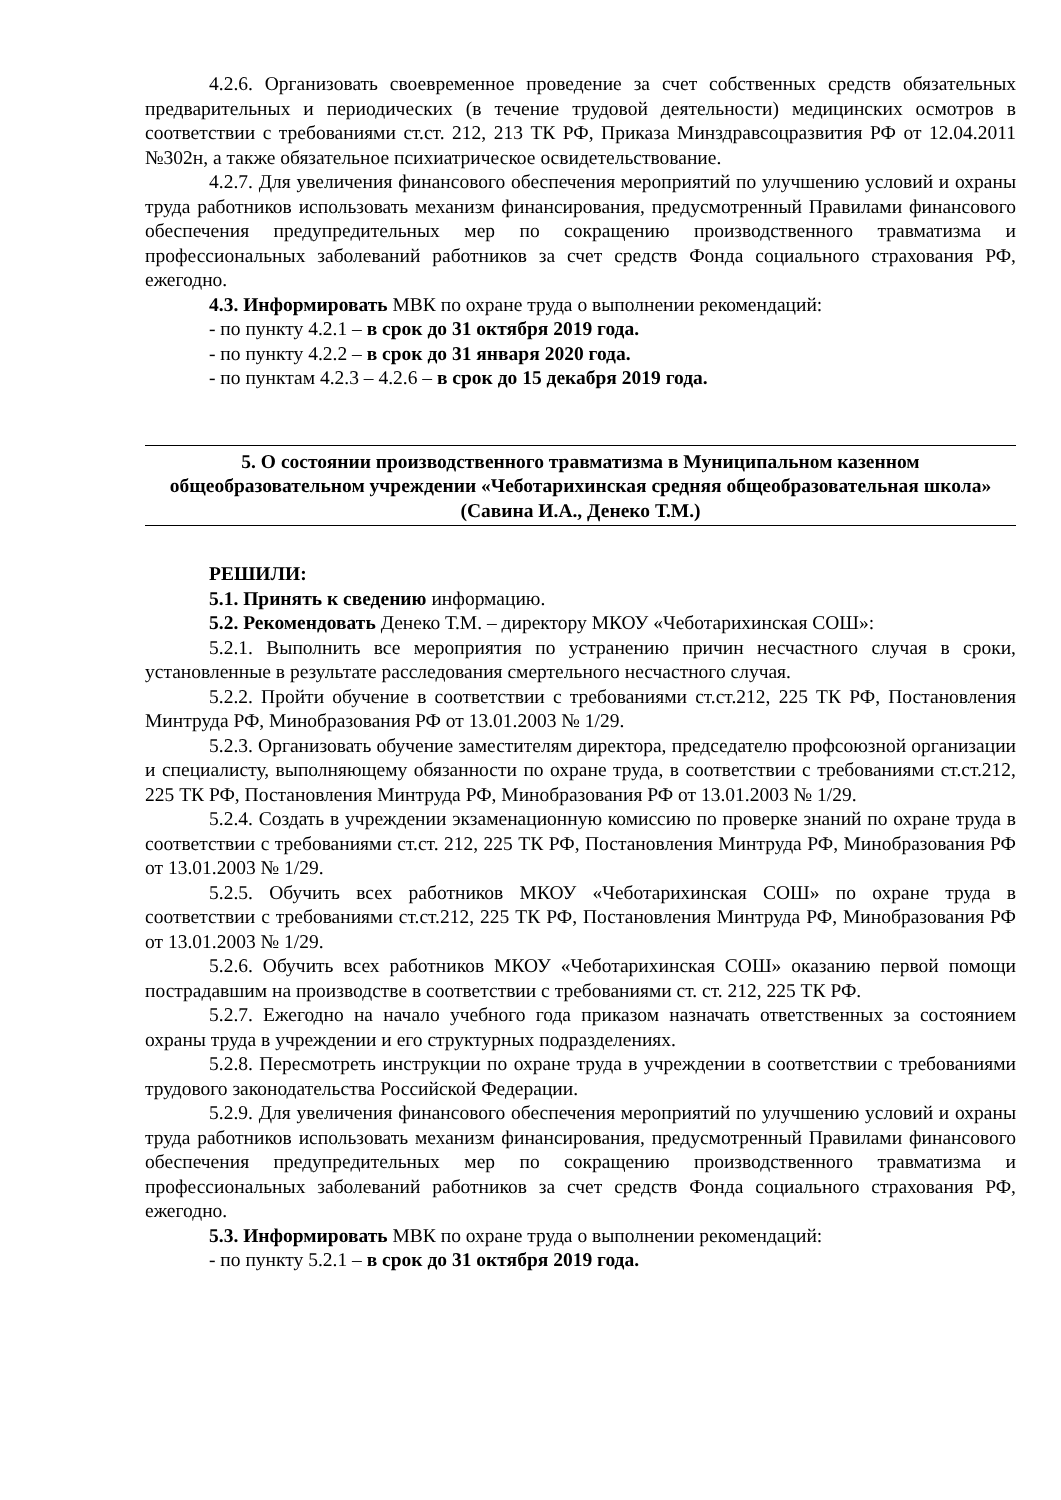4.2.6. Организовать своевременное проведение за счет собственных средств обязательных предварительных и периодических (в течение трудовой деятельности) медицинских осмотров в соответствии с требованиями ст.ст. 212, 213 ТК РФ, Приказа Минздравсоцразвития РФ от 12.04.2011 №302н, а также обязательное психиатрическое освидетельствование.
4.2.7. Для увеличения финансового обеспечения мероприятий по улучшению условий и охраны труда работников использовать механизм финансирования, предусмотренный Правилами финансового обеспечения предупредительных мер по сокращению производственного травматизма и профессиональных заболеваний работников за счет средств Фонда социального страхования РФ, ежегодно.
4.3. Информировать МВК по охране труда о выполнении рекомендаций:
- по пункту 4.2.1 – в срок до 31 октября 2019 года.
- по пункту 4.2.2 – в срок до 31 января 2020 года.
- по пунктам 4.2.3 – 4.2.6 – в срок до 15 декабря 2019 года.
5. О состоянии производственного травматизма в Муниципальном казенном общеобразовательном учреждении «Чеботарихинская средняя общеобразовательная школа»
(Савина И.А., Денеко Т.М.)
РЕШИЛИ:
5.1. Принять к сведению информацию.
5.2. Рекомендовать Денеко Т.М. – директору МКОУ «Чеботарихинская СОШ»:
5.2.1. Выполнить все мероприятия по устранению причин несчастного случая в сроки, установленные в результате расследования смертельного несчастного случая.
5.2.2. Пройти обучение в соответствии с требованиями ст.ст.212, 225 ТК РФ, Постановления Минтруда РФ, Минобразования РФ от 13.01.2003 № 1/29.
5.2.3. Организовать обучение заместителям директора, председателю профсоюзной организации и специалисту, выполняющему обязанности по охране труда, в соответствии с требованиями ст.ст.212, 225 ТК РФ, Постановления Минтруда РФ, Минобразования РФ от 13.01.2003 № 1/29.
5.2.4. Создать в учреждении экзаменационную комиссию по проверке знаний по охране труда в соответствии с требованиями ст.ст. 212, 225 ТК РФ, Постановления Минтруда РФ, Минобразования РФ от 13.01.2003 № 1/29.
5.2.5. Обучить всех работников МКОУ «Чеботарихинская СОШ» по охране труда в соответствии с требованиями ст.ст.212, 225 ТК РФ, Постановления Минтруда РФ, Минобразования РФ от 13.01.2003 № 1/29.
5.2.6. Обучить всех работников МКОУ «Чеботарихинская СОШ» оказанию первой помощи пострадавшим на производстве в соответствии с требованиями ст. ст. 212, 225 ТК РФ.
5.2.7. Ежегодно на начало учебного года приказом назначать ответственных за состоянием охраны труда в учреждении и его структурных подразделениях.
5.2.8. Пересмотреть инструкции по охране труда в учреждении в соответствии с требованиями трудового законодательства Российской Федерации.
5.2.9. Для увеличения финансового обеспечения мероприятий по улучшению условий и охраны труда работников использовать механизм финансирования, предусмотренный Правилами финансового обеспечения предупредительных мер по сокращению производственного травматизма и профессиональных заболеваний работников за счет средств Фонда социального страхования РФ, ежегодно.
5.3. Информировать МВК по охране труда о выполнении рекомендаций:
- по пункту 5.2.1 – в срок до 31 октября 2019 года.